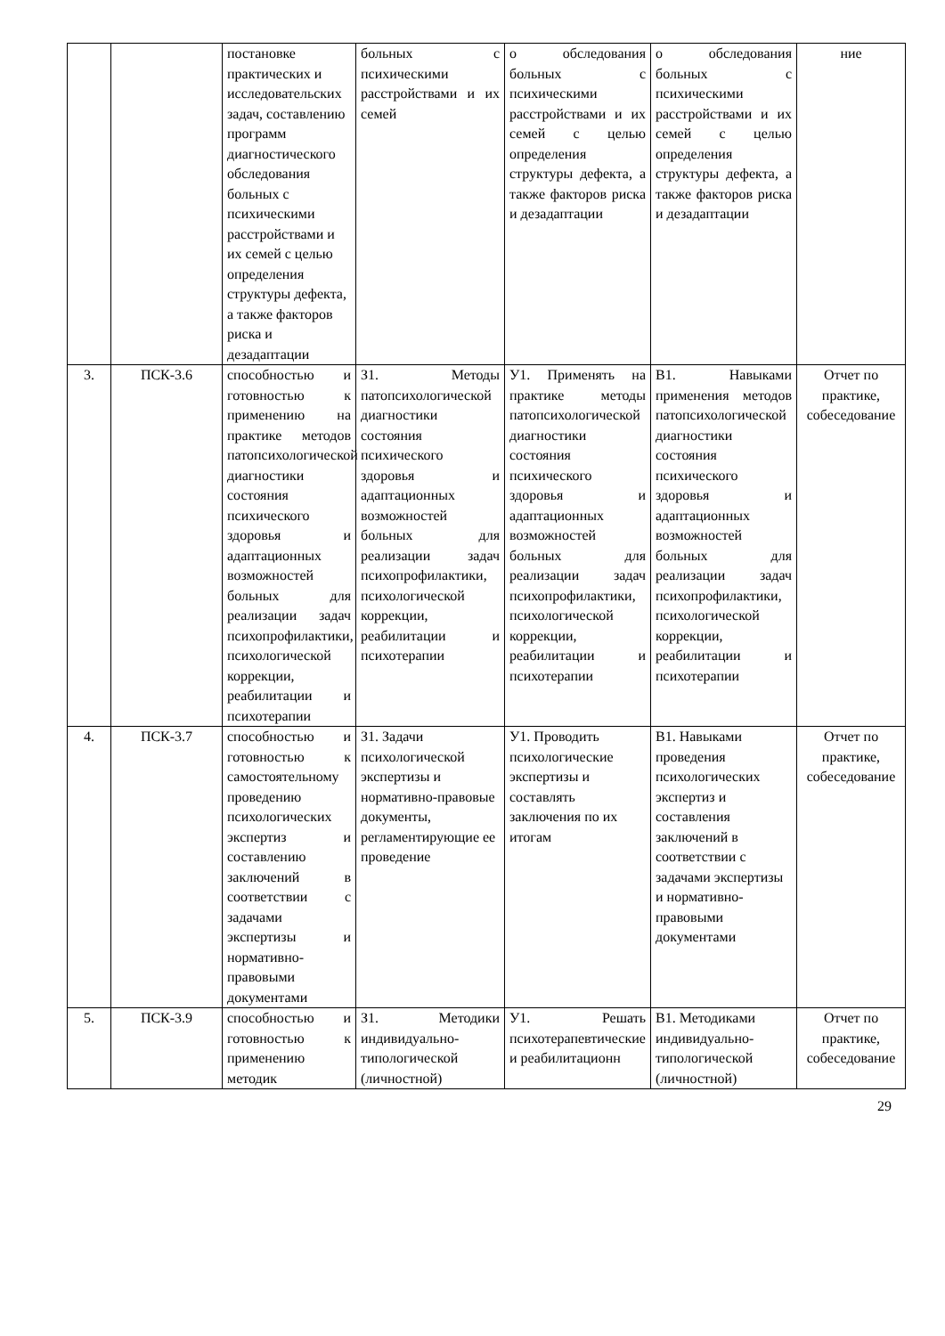| | | постановке практических и исследовательских задач, составлению программ диагностического обследования больных с психическими расстройствами и их семей с целью определения структуры дефекта, а также факторов риска и дезадаптации | больных с психическими расстройствами и их семей | о обследования больных с психическими расстройствами и их семей с целью определения структуры дефекта, а также факторов риска и дезадаптации | о обследования больных с психическими расстройствами и их семей с целью определения структуры дефекта, а также факторов риска и дезадаптации | ние |
| 3. | ПСК-3.6 | способностью и готовностью к применению на практике методов патопсихологической диагностики состояния психического здоровья и адаптационных возможностей больных для реализации задач психопрофилактики, психологической коррекции, реабилитации и психотерапии | З1. Методы патопсихологической диагностики состояния психического здоровья и адаптационных возможностей больных для реализации задач психопрофилактики, психологической коррекции, реабилитации и психотерапии | У1. Применять на практике методы патопсихологической диагностики состояния психического здоровья и адаптационных возможностей больных для реализации задач психопрофилактики, психологической коррекции, реабилитации и психотерапии | В1. Навыками применения методов патопсихологической диагностики состояния психического здоровья и адаптационных возможностей больных для реализации задач психопрофилактики, психологической коррекции, реабилитации и психотерапии | Отчет по практике, собеседование |
| 4. | ПСК-3.7 | способностью и готовностью к самостоятельному проведению психологических экспертиз и составлению заключений в соответствии с задачами экспертизы и нормативно-правовыми документами | З1. Задачи психологической экспертизы и нормативно-правовые документы, регламентирующие ее проведение | У1. Проводить психологические экспертизы и составлять заключения по их итогам | В1. Навыками проведения психологических экспертиз и составления заключений в соответствии с задачами экспертизы и нормативно-правовыми документами | Отчет по практике, собеседование |
| 5. | ПСК-3.9 | способностью и готовностью к применению методик | З1. Методики индивидуально-типологической (личностной) | У1. Решать психотерапевтические и реабилитационн | В1. Методиками индивидуально-типологической (личностной) | Отчет по практике, собеседование |
29